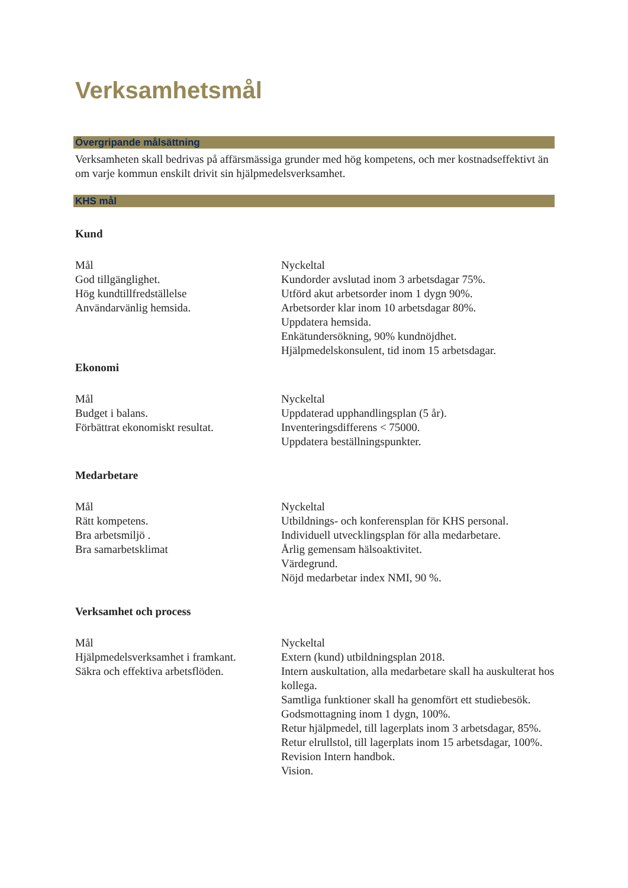Verksamhetsmål
Övergripande målsättning
Verksamheten skall bedrivas på affärsmässiga grunder med hög kompetens, och mer kostnadseffektivt än om varje kommun enskilt drivit sin hjälpmedelsverksamhet.
KHS mål
Kund
Mål
God tillgänglighet.
Hög kundtillfredställelse
Användarvänlig hemsida.
Nyckeltal
Kundorder avslutad inom 3 arbetsdagar 75%.
Utförd akut arbetsorder inom 1 dygn 90%.
Arbetsorder klar inom 10 arbetsdagar 80%.
Uppdatera hemsida.
Enkätundersökning, 90% kundnöjdhet.
Hjälpmedelskonsulent, tid inom 15 arbetsdagar.
Ekonomi
Mål
Budget i balans.
Förbättrat ekonomiskt resultat.
Nyckeltal
Uppdaterad upphandlingsplan (5 år).
Inventeringsdifferens < 75000.
Uppdatera beställningspunkter.
Medarbetare
Mål
Rätt kompetens.
Bra arbetsmiljö .
Bra samarbetsklimat
Nyckeltal
Utbildnings- och konferensplan för KHS personal.
Individuell utvecklingsplan för alla medarbetare.
Årlig gemensam hälsoaktivitet.
Värdegrund.
Nöjd medarbetar index NMI, 90 %.
Verksamhet och process
Mål
Hjälpmedelsverksamhet i framkant.
Säkra och effektiva arbetsflöden.
Nyckeltal
Extern (kund) utbildningsplan 2018.
Intern auskultation, alla medarbetare skall ha auskulterat hos kollega.
Samtliga funktioner skall ha genomfört ett studiebesök.
Godsmottagning inom 1 dygn, 100%.
Retur hjälpmedel, till lagerplats inom 3 arbetsdagar, 85%.
Retur elrullstol, till lagerplats inom 15 arbetsdagar, 100%.
Revision Intern handbok.
Vision.